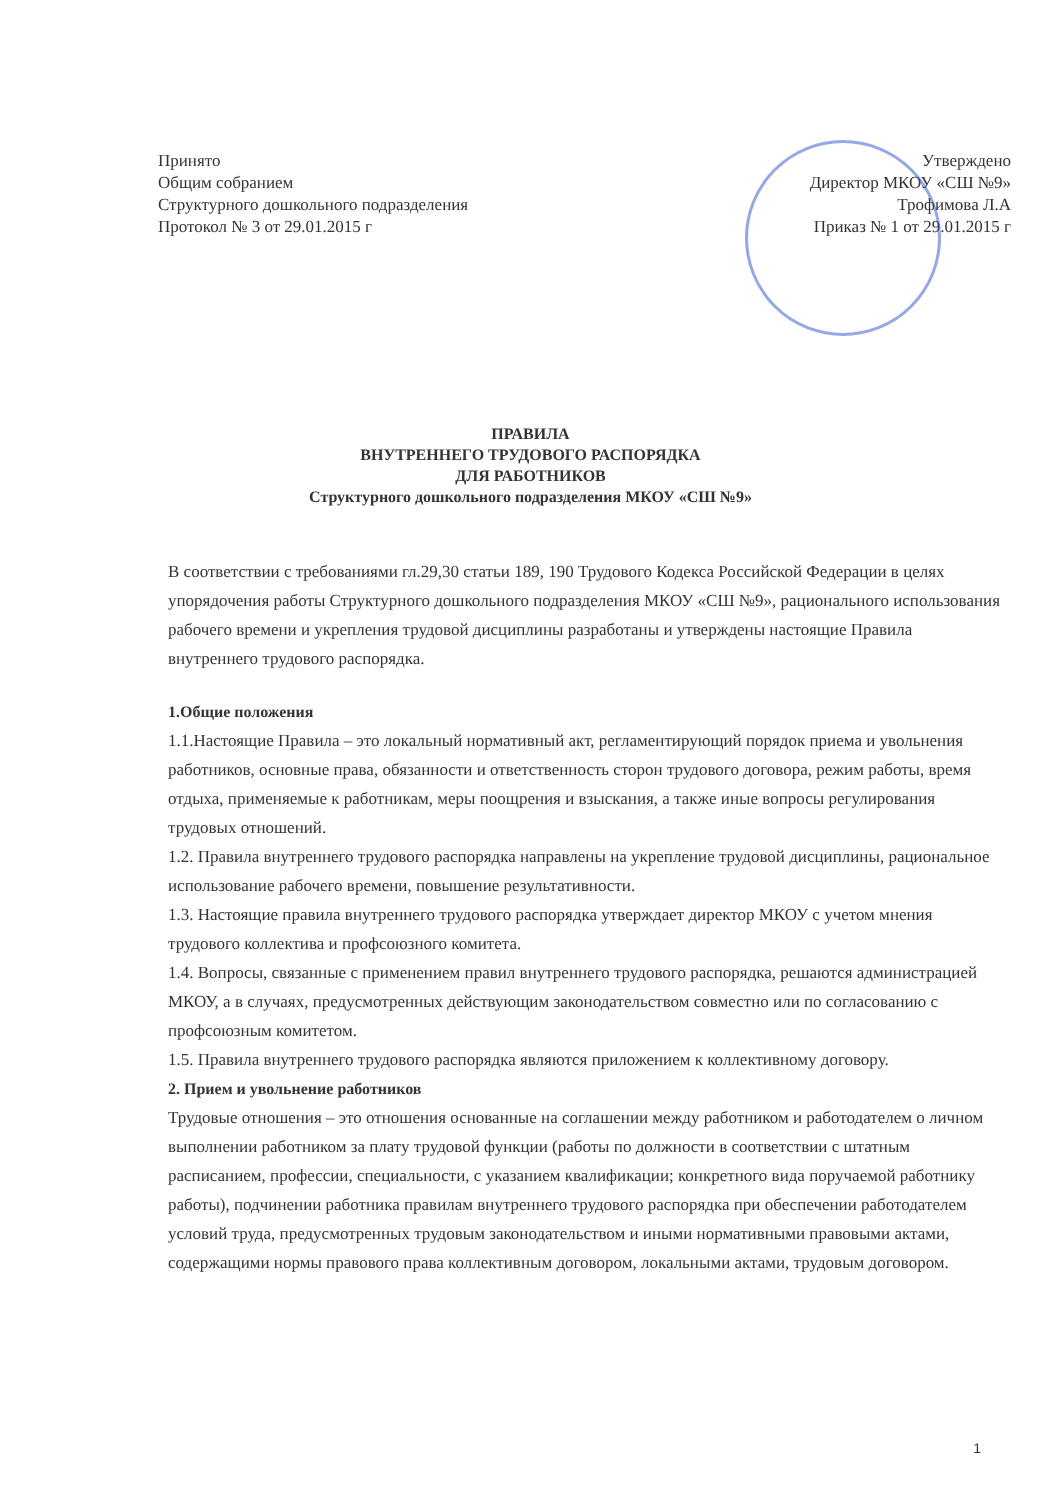Принято
Общим собранием
Структурного дошкольного подразделения
Протокол № 3 от 29.01.2015 г
Утверждено
Директор МКОУ «СШ №9»
Трофимова Л.А
Приказ № 1 от 29.01.2015 г
ПРАВИЛА
ВНУТРЕННЕГО ТРУДОВОГО РАСПОРЯДКА
ДЛЯ РАБОТНИКОВ
Структурного дошкольного подразделения МКОУ «СШ №9»
В соответствии с требованиями гл.29,30 статьи 189, 190 Трудового Кодекса Российской Федерации в целях упорядочения работы Структурного дошкольного подразделения МКОУ «СШ №9», рационального использования рабочего времени и укрепления трудовой дисциплины разработаны и утверждены настоящие Правила внутреннего трудового распорядка.
1.Общие положения
1.1.Настоящие Правила – это локальный нормативный акт, регламентирующий порядок приема и увольнения работников, основные права, обязанности и ответственность сторон трудового договора, режим работы, время отдыха, применяемые к работникам, меры поощрения и взыскания, а также иные вопросы регулирования трудовых отношений.
1.2. Правила внутреннего трудового распорядка направлены на укрепление трудовой дисциплины, рациональное использование рабочего времени, повышение результативности.
1.3. Настоящие правила внутреннего трудового распорядка утверждает директор МКОУ с учетом мнения трудового коллектива и профсоюзного комитета.
1.4. Вопросы, связанные с применением правил внутреннего трудового распорядка, решаются администрацией МКОУ, а в случаях, предусмотренных действующим законодательством совместно или по согласованию с профсоюзным комитетом.
1.5. Правила внутреннего трудового распорядка являются приложением к коллективному договору.
2. Прием и увольнение работников
Трудовые отношения – это отношения основанные на соглашении между работником и работодателем о личном выполнении работником за плату трудовой функции (работы по должности в соответствии с штатным расписанием, профессии, специальности, с указанием квалификации; конкретного вида поручаемой работнику работы), подчинении работника правилам внутреннего трудового распорядка при обеспечении работодателем условий труда, предусмотренных трудовым законодательством и иными нормативными правовыми актами, содержащими нормы правового права коллективным договором, локальными актами, трудовым договором.
1